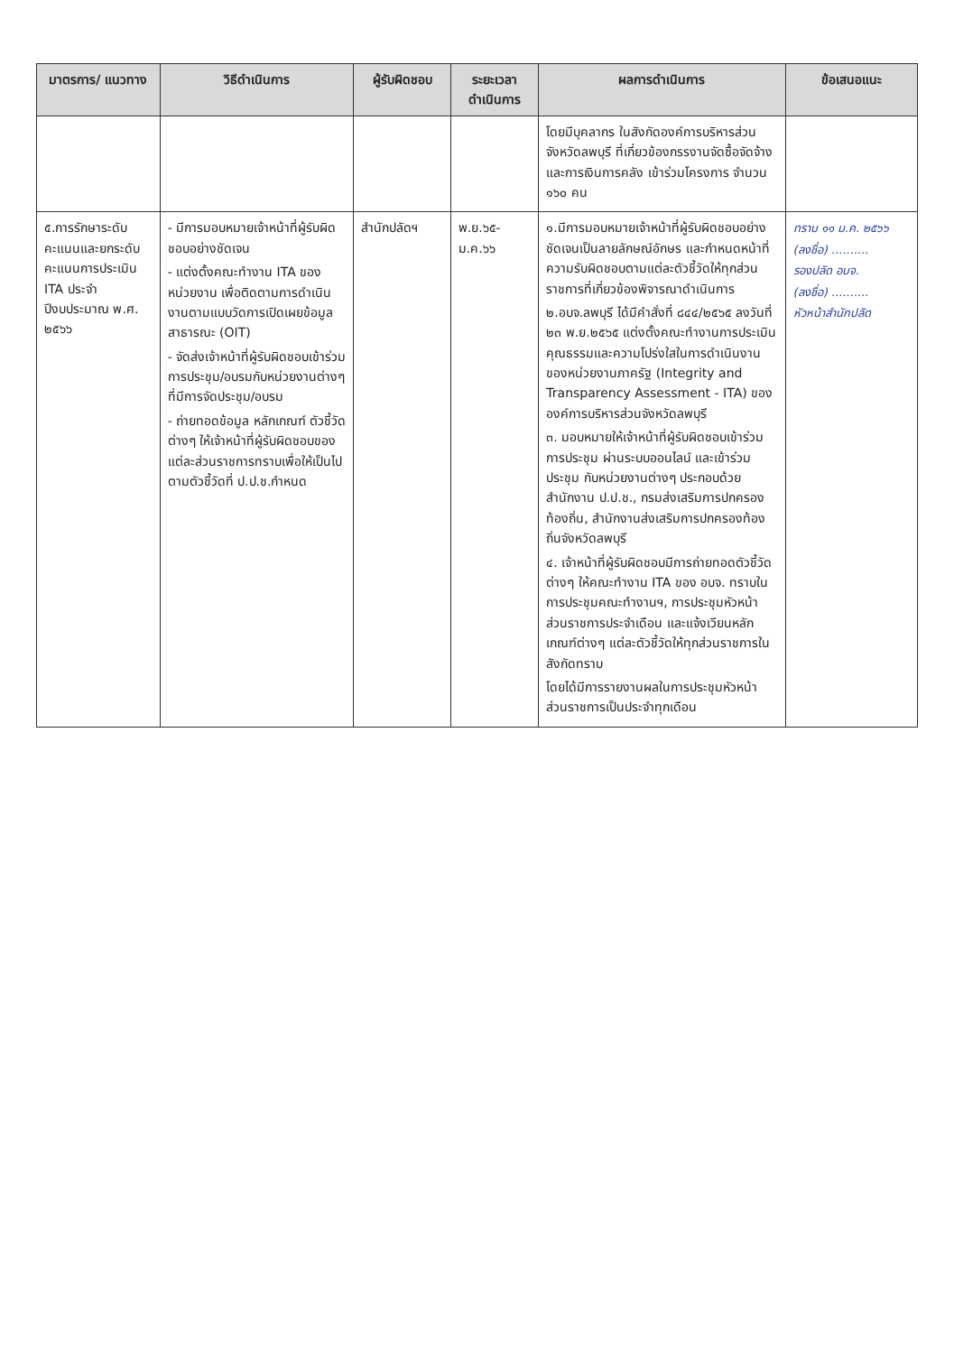| มาตรการ/ แนวทาง | วิธีดำเนินการ | ผู้รับผิดชอบ | ระยะเวลา ดำเนินการ | ผลการดำเนินการ | ข้อเสนอแนะ |
| --- | --- | --- | --- | --- | --- |
| | | | | โดยมีบุคลากร ในสังกัดองค์การบริหารส่วนจังหวัดลพบุรี ที่เกี่ยวข้องกรรงานจัดซื้อจัดจ้าง และการเงินการคลัง เข้าร่วมโครงการ จำนวน ๑๖๐ คน | |
| ๕.การรักษาระดับคะแนนและยกระดับคะแนนการประเมิน ITA ประจำปีงบประมาณ พ.ศ. ๒๕๖๖ | - มีการมอบหมายเจ้าหน้าที่ผู้รับผิดชอบอย่างชัดเจน - แต่งตั้งคณะทำงาน ITA ของหน่วยงาน เพื่อติดตามการดำเนินงานตามแบบวัดการเปิดเผยข้อมูลสาธารณะ (OIT) - จัดส่งเจ้าหน้าที่ผู้รับผิดชอบเข้าร่วมการประชุม/อบรมกับหน่วยงานต่างๆ ที่มีการจัดประชุม/อบรม - ถ่ายทอดข้อมูล หลักเกณฑ์ ตัวชี้วัดต่างๆ ให้เจ้าหน้าที่ผู้รับผิดชอบของแต่ละส่วนราชการทราบเพื่อให้เป็นไปตามตัวชี้วัดที่ ป.ป.ช.กำหนด | สำนักปลัดฯ | พ.ย.๖๕- ม.ค.๖๖ | ๑.มีการมอบหมายเจ้าหน้าที่ผู้รับผิดชอบอย่างชัดเจนเป็นลายลักษณ์อักษร และกำหนดหน้าที่ความรับผิดชอบตามแต่ละตัวชี้วัดให้ทุกส่วนราชการที่เกี่ยวข้องพิจารณาดำเนินการ ๒.อบจ.ลพบุรี ได้มีคำสั่งที่ ๘๔๔/๒๕๖๕ ลงวันที่ ๒๓ พ.ย.๒๕๖๕ แต่งตั้งคณะทำงานการประเมินคุณธรรมและความโปร่งใสในการดำเนินงานของหน่วยงานภาครัฐ (Integrity and Transparency Assessment - ITA) ขององค์การบริหารส่วนจังหวัดลพบุรี ๓. มอบหมายให้เจ้าหน้าที่ผู้รับผิดชอบเข้าร่วมการประชุม ผ่านระบบออนไลน์ และเข้าร่วมประชุม กับหน่วยงานต่างๆ ประกอบด้วย สำนักงาน ป.ป.ช., กรมส่งเสริมการปกครองท้องถิ่น, สำนักงานส่งเสริมการปกครองท้องถิ่นจังหวัดลพบุรี ๔. เจ้าหน้าที่ผู้รับผิดชอบมีการถ่ายทอดตัวชี้วัดต่างๆ ให้คณะทำงาน ITA ของ อบจ. ทราบในการประชุมคณะทำงานฯ, การประชุมหัวหน้าส่วนราชการประจำเดือน และแจ้งเวียนหลักเกณฑ์ต่างๆ แต่ละตัวชี้วัดให้ทุกส่วนราชการในสังกัดทราบ โดยได้มีการรายงานผลในการประชุมหัวหน้าส่วนราชการเป็นประจำทุกเดือน | ทราบ ๑๑ ม.ค. ๒๕๖๖ (ลงชื่อ) .......... รองปลัด อบจ. (ลงชื่อ) .......... หัวหน้าสำนักปลัด |